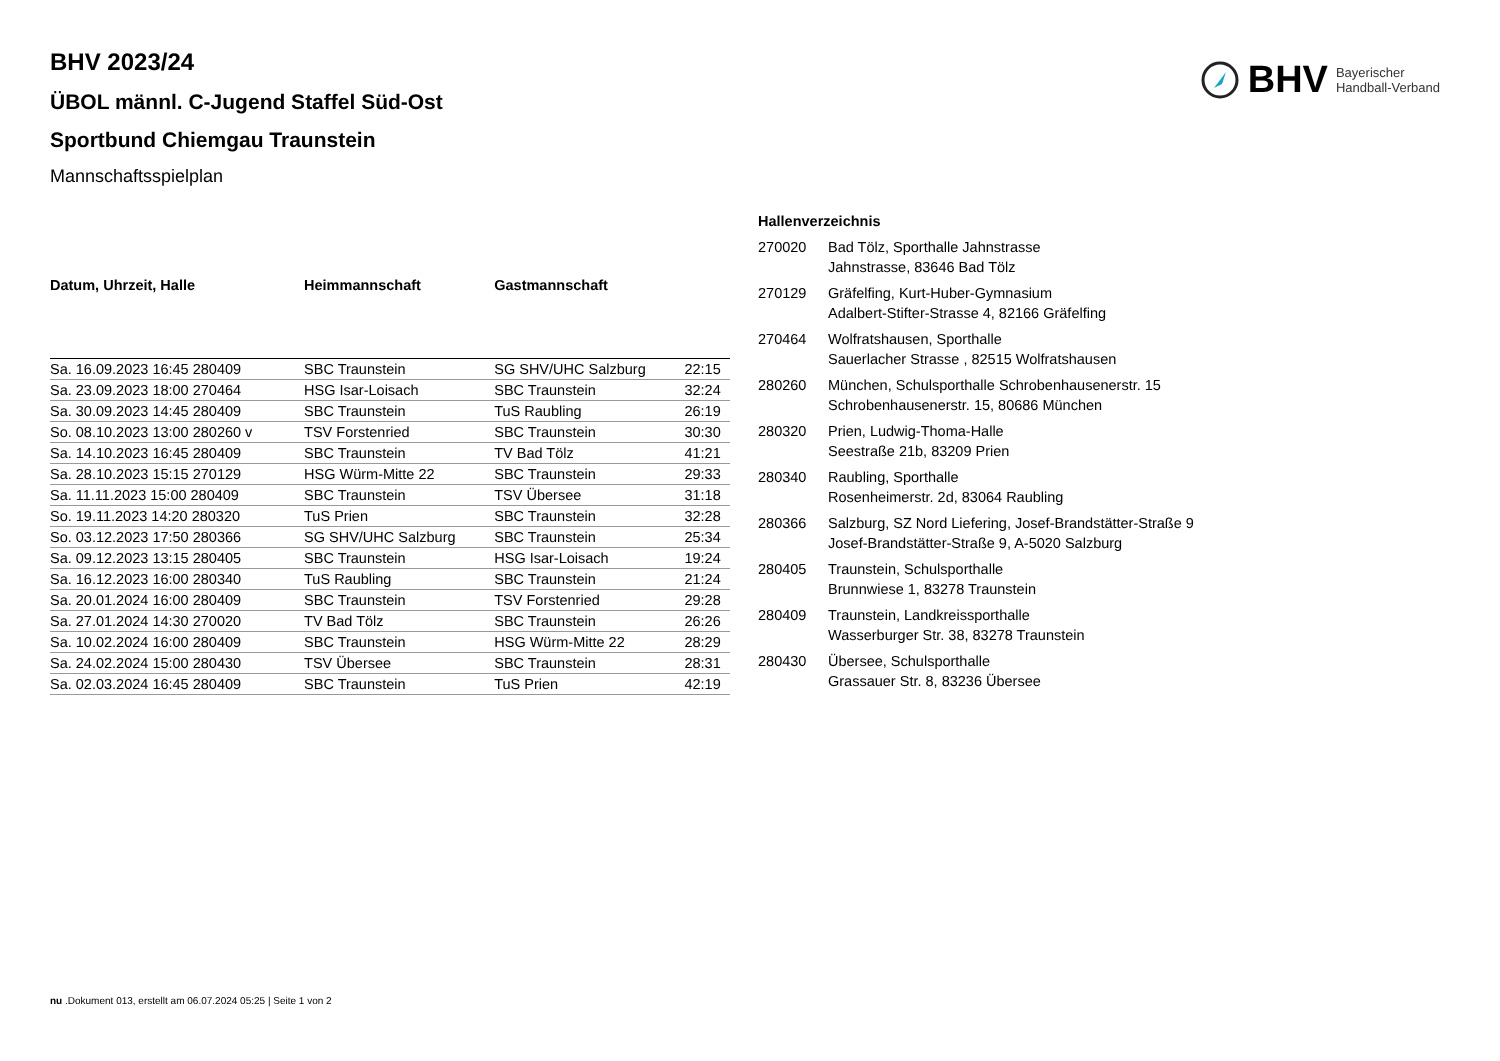BHV Bayerischer
Handball-Verband
BHV 2023/24
ÜBOL männl. C-Jugend Staffel Süd-Ost
Sportbund Chiemgau Traunstein
Mannschaftsspielplan
| Datum, Uhrzeit, Halle | Heimmannschaft | Gastmannschaft | |
| --- | --- | --- | --- |
| Sa. 16.09.2023 16:45 280409 | SBC Traunstein | SG SHV/UHC Salzburg | 22:15 |
| Sa. 23.09.2023 18:00 270464 | HSG Isar-Loisach | SBC Traunstein | 32:24 |
| Sa. 30.09.2023 14:45 280409 | SBC Traunstein | TuS Raubling | 26:19 |
| So. 08.10.2023 13:00 280260 v | TSV Forstenried | SBC Traunstein | 30:30 |
| Sa. 14.10.2023 16:45 280409 | SBC Traunstein | TV Bad Tölz | 41:21 |
| Sa. 28.10.2023 15:15 270129 | HSG Würm-Mitte 22 | SBC Traunstein | 29:33 |
| Sa. 11.11.2023 15:00 280409 | SBC Traunstein | TSV Übersee | 31:18 |
| So. 19.11.2023 14:20 280320 | TuS Prien | SBC Traunstein | 32:28 |
| So. 03.12.2023 17:50 280366 | SG SHV/UHC Salzburg | SBC Traunstein | 25:34 |
| Sa. 09.12.2023 13:15 280405 | SBC Traunstein | HSG Isar-Loisach | 19:24 |
| Sa. 16.12.2023 16:00 280340 | TuS Raubling | SBC Traunstein | 21:24 |
| Sa. 20.01.2024 16:00 280409 | SBC Traunstein | TSV Forstenried | 29:28 |
| Sa. 27.01.2024 14:30 270020 | TV Bad Tölz | SBC Traunstein | 26:26 |
| Sa. 10.02.2024 16:00 280409 | SBC Traunstein | HSG Würm-Mitte 22 | 28:29 |
| Sa. 24.02.2024 15:00 280430 | TSV Übersee | SBC Traunstein | 28:31 |
| Sa. 02.03.2024 16:45 280409 | SBC Traunstein | TuS Prien | 42:19 |
| Hallenverzeichnis | |
| --- | --- |
| 270020 | Bad Tölz, Sporthalle Jahnstrasse Jahnstrasse, 83646 Bad Tölz |
| 270129 | Gräfelfing, Kurt-Huber-Gymnasium Adalbert-Stifter-Strasse 4, 82166 Gräfelfing |
| 270464 | Wolfratshausen, Sporthalle Sauerlacher Strasse , 82515 Wolfratshausen |
| 280260 | München, Schulsporthalle Schrobenhausenerstr. 15 Schrobenhausenerstr. 15, 80686 München |
| 280320 | Prien, Ludwig-Thoma-Halle Seestraße 21b, 83209 Prien |
| 280340 | Raubling, Sporthalle Rosenheimerstr. 2d, 83064 Raubling |
| 280366 | Salzburg, SZ Nord Liefering, Josef-Brandstätter-Straße 9 Josef-Brandstätter-Straße 9, A-5020 Salzburg |
| 280405 | Traunstein, Schulsporthalle Brunnwiese 1, 83278 Traunstein |
| 280409 | Traunstein, Landkreissporthalle Wasserburger Str. 38, 83278 Traunstein |
| 280430 | Übersee, Schulsporthalle Grassauer Str. 8, 83236 Übersee |
nu .Dokument 013, erstellt am 06.07.2024 05:25 | Seite 1 von 2